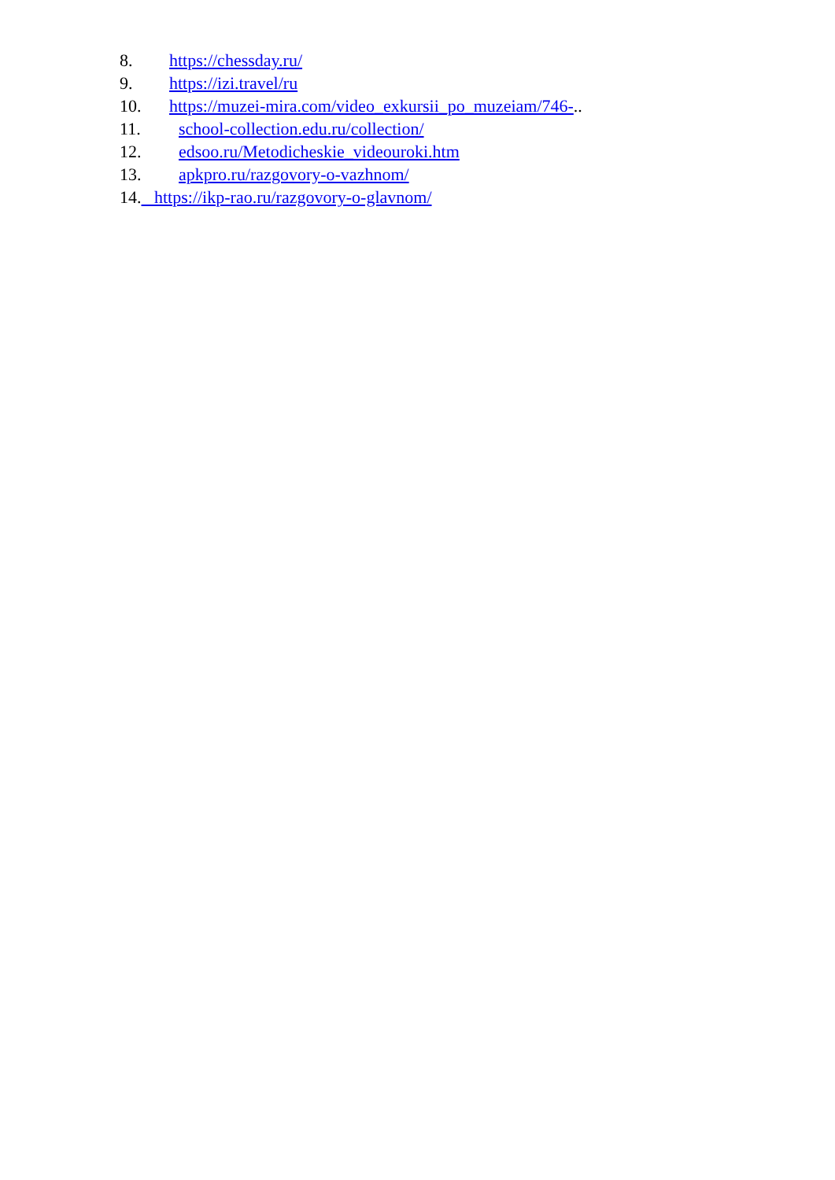8. https://chessday.ru/
9. https://izi.travel/ru
10. https://muzei-mira.com/video_exkursii_po_muzeiam/746-..
11. school-collection.edu.ru/collection/
12. edsoo.ru/Metodicheskie_videouroki.htm
13. apkpro.ru/razgovory-o-vazhnom/
14. https://ikp-rao.ru/razgovory-o-glavnom/